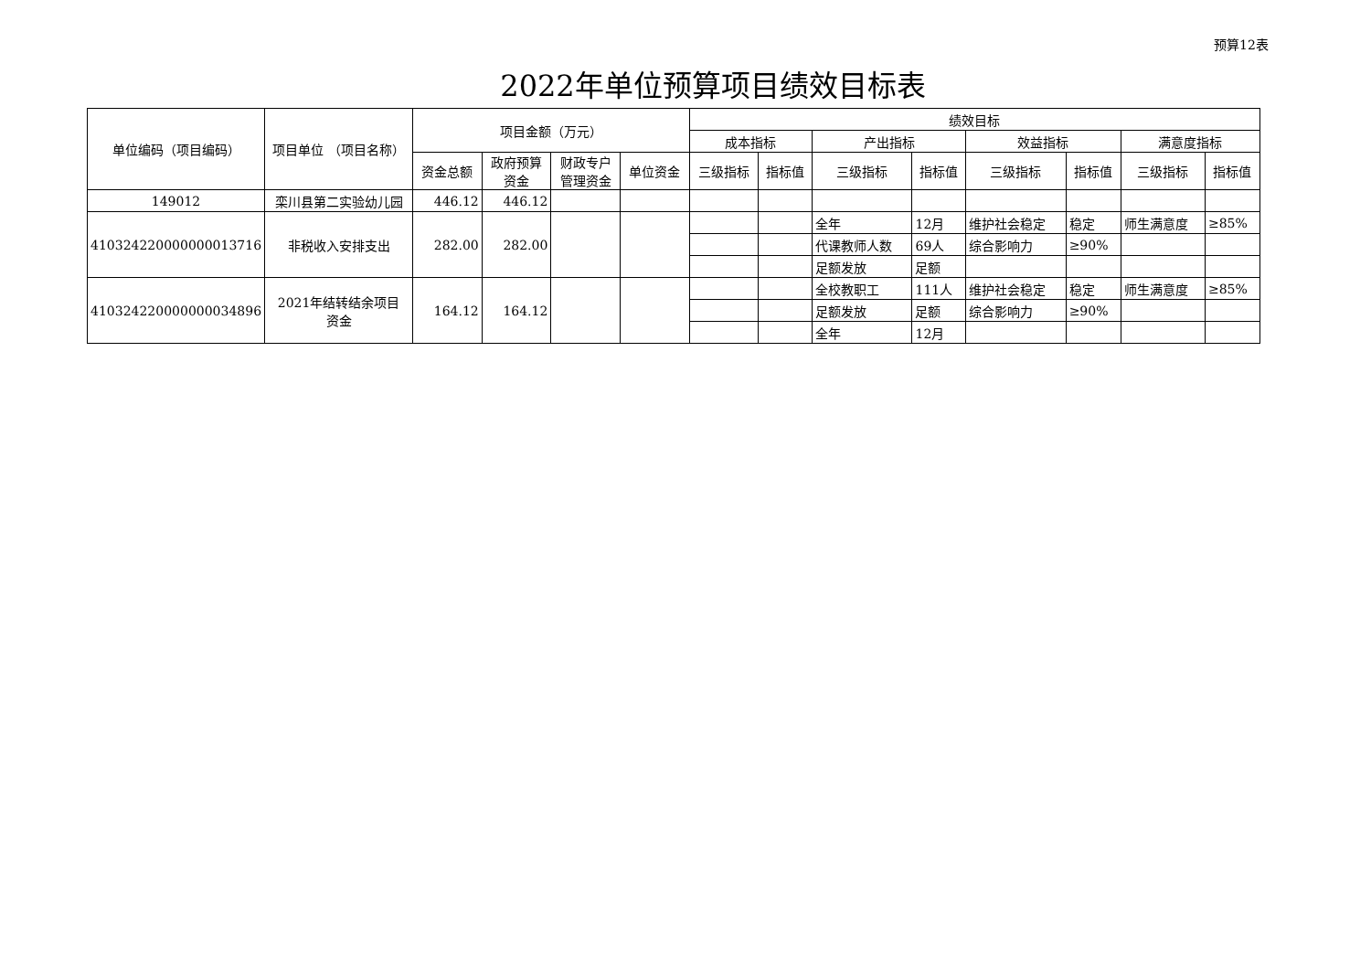预算12表
2022年单位预算项目绩效目标表
| 单位编码（项目编码） | 项目单位 （项目名称） | 项目金额（万元） | | | | 绩效目标 | | | | | | | |
| --- | --- | --- | --- | --- | --- | --- | --- | --- | --- | --- | --- | --- | --- |
| | | | | | | 成本指标 | | 产出指标 | | 效益指标 | | 满意度指标 | |
| | | 资金总额 | 政府预算 资金 | 财政专户 管理资金 | 单位资金 | 三级指标 | 指标值 | 三级指标 | 指标值 | 三级指标 | 指标值 | 三级指标 | 指标值 |
| 149012 | 栾川县第二实验幼儿园 | 446.12 | 446.12 | | | | | | | | | | |
| 410324220000000013716 | 非税收入安排支出 | 282.00 | 282.00 | | | | | 全年 | 12月 | 维护社会稳定 | 稳定 | 师生满意度 | ≥85% |
| | | | | | | | | 代课教师人数 | 69人 | 综合影响力 | ≥90% | | |
| | | | | | | | | 足额发放 | 足额 | | | | |
| 410324220000000034896 | 2021年结转结余项目 资金 | 164.12 | 164.12 | | | | | 全校教职工 | 111人 | 维护社会稳定 | 稳定 | 师生满意度 | ≥85% |
| | | | | | | | | 足额发放 | 足额 | 综合影响力 | ≥90% | | |
| | | | | | | | | 全年 | 12月 | | | | |